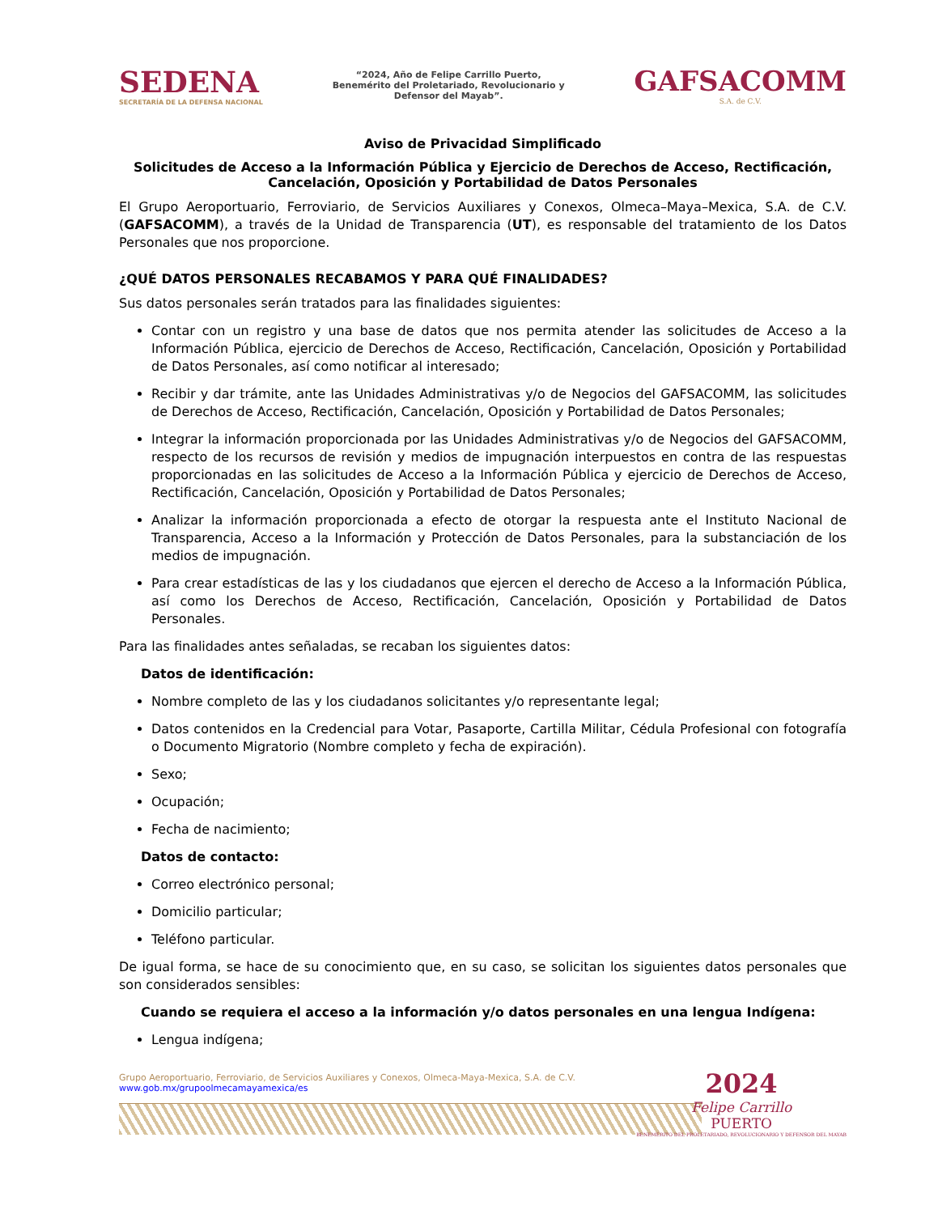SEDENA
SECRETARÍA DE LA DEFENSA NACIONAL
“2024, Año de Felipe Carrillo Puerto, Benemérito del Proletariado, Revolucionario y Defensor del Mayab”.
GAFSACOMM
S.A. de C.V.
Aviso de Privacidad Simplificado
Solicitudes de Acceso a la Información Pública y Ejercicio de Derechos de Acceso, Rectificación, Cancelación, Oposición y Portabilidad de Datos Personales
El Grupo Aeroportuario, Ferroviario, de Servicios Auxiliares y Conexos, Olmeca–Maya–Mexica, S.A. de C.V. (GAFSACOMM), a través de la Unidad de Transparencia (UT), es responsable del tratamiento de los Datos Personales que nos proporcione.
¿QUÉ DATOS PERSONALES RECABAMOS Y PARA QUÉ FINALIDADES?
Sus datos personales serán tratados para las finalidades siguientes:
Contar con un registro y una base de datos que nos permita atender las solicitudes de Acceso a la Información Pública, ejercicio de Derechos de Acceso, Rectificación, Cancelación, Oposición y Portabilidad de Datos Personales, así como notificar al interesado;
Recibir y dar trámite, ante las Unidades Administrativas y/o de Negocios del GAFSACOMM, las solicitudes de Derechos de Acceso, Rectificación, Cancelación, Oposición y Portabilidad de Datos Personales;
Integrar la información proporcionada por las Unidades Administrativas y/o de Negocios del GAFSACOMM, respecto de los recursos de revisión y medios de impugnación interpuestos en contra de las respuestas proporcionadas en las solicitudes de Acceso a la Información Pública y ejercicio de Derechos de Acceso, Rectificación, Cancelación, Oposición y Portabilidad de Datos Personales;
Analizar la información proporcionada a efecto de otorgar la respuesta ante el Instituto Nacional de Transparencia, Acceso a la Información y Protección de Datos Personales, para la substanciación de los medios de impugnación.
Para crear estadísticas de las y los ciudadanos que ejercen el derecho de Acceso a la Información Pública, así como los Derechos de Acceso, Rectificación, Cancelación, Oposición y Portabilidad de Datos Personales.
Para las finalidades antes señaladas, se recaban los siguientes datos:
Datos de identificación:
Nombre completo de las y los ciudadanos solicitantes y/o representante legal;
Datos contenidos en la Credencial para Votar, Pasaporte, Cartilla Militar, Cédula Profesional con fotografía o Documento Migratorio (Nombre completo y fecha de expiración).
Sexo;
Ocupación;
Fecha de nacimiento;
Datos de contacto:
Correo electrónico personal;
Domicilio particular;
Teléfono particular.
De igual forma, se hace de su conocimiento que, en su caso, se solicitan los siguientes datos personales que son considerados sensibles:
Cuando se requiera el acceso a la información y/o datos personales en una lengua Indígena:
Lengua indígena;
Grupo Aeroportuario, Ferroviario, de Servicios Auxiliares y Conexos, Olmeca-Maya-Mexica, S.A. de C.V.
www.gob.mx/grupoolmecamayamexica/es
2024
Felipe Carrillo
PUERTO
BENEMÉRITO DEL PROLETARIADO, REVOLUCIONARIO Y DEFENSOR DEL MAYAB